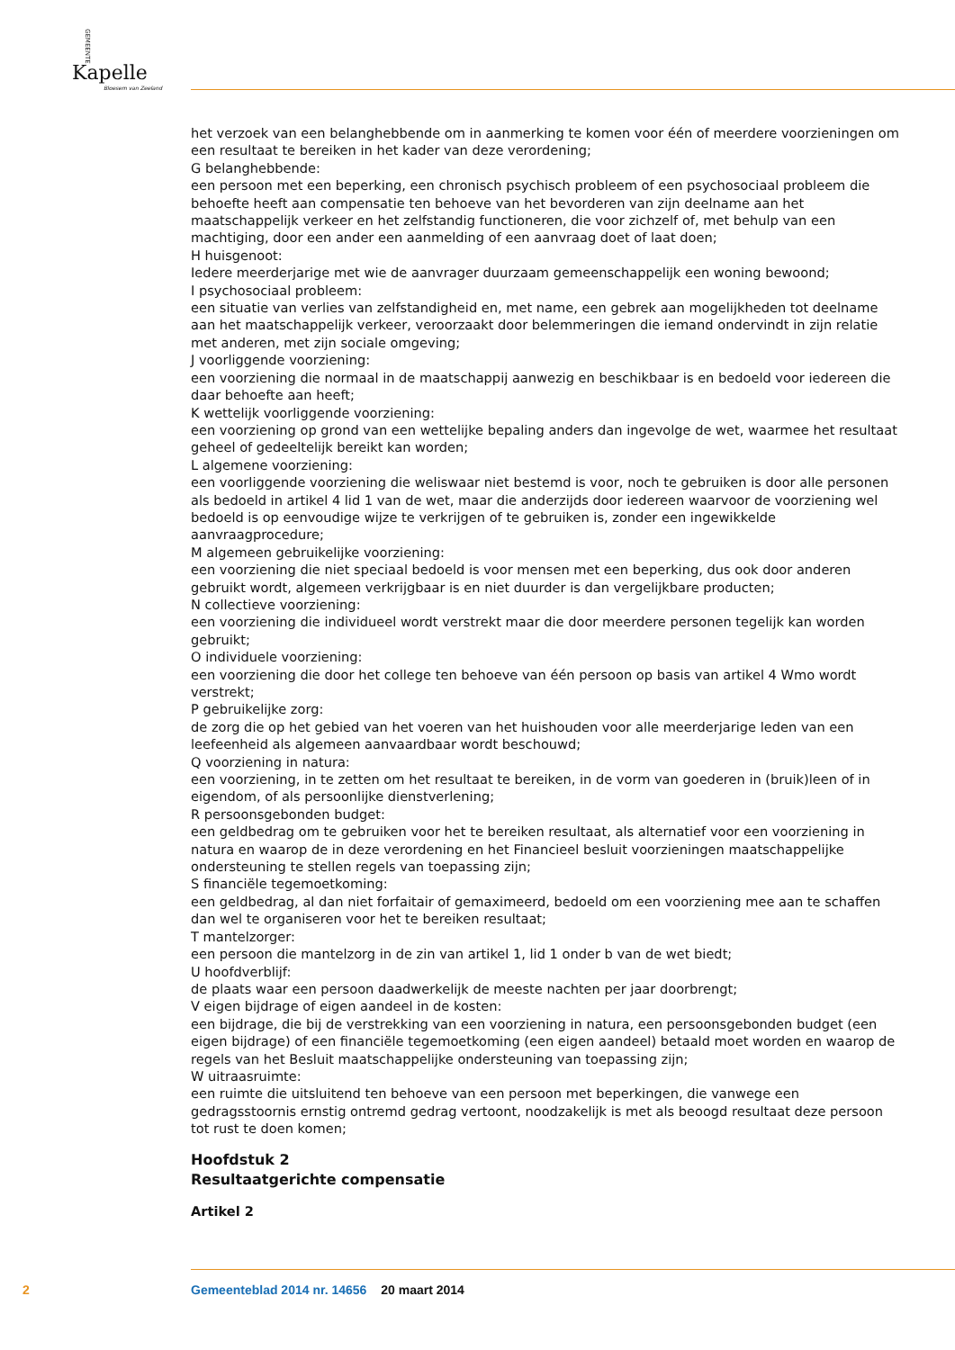GEMEENTE
Kapelle
Bloesem van Zeeland
het verzoek van een belanghebbende om in aanmerking te komen voor één of meerdere voorzieningen om een resultaat te bereiken in het kader van deze verordening;
G belanghebbende:
een persoon met een beperking, een chronisch psychisch probleem of een psychosociaal probleem die behoefte heeft aan compensatie ten behoeve van het bevorderen van zijn deelname aan het maatschappelijk verkeer en het zelfstandig functioneren, die voor zichzelf of, met behulp van een machtiging, door een ander een aanmelding of een aanvraag doet of laat doen;
H huisgenoot:
Iedere meerderjarige met wie de aanvrager duurzaam gemeenschappelijk een woning bewoond;
I psychosociaal probleem:
een situatie van verlies van zelfstandigheid en, met name, een gebrek aan mogelijkheden tot deelname aan het maatschappelijk verkeer, veroorzaakt door belemmeringen die iemand ondervindt in zijn relatie met anderen, met zijn sociale omgeving;
J voorliggende voorziening:
een voorziening die normaal in de maatschappij aanwezig en beschikbaar is en bedoeld voor iedereen die daar behoefte aan heeft;
K wettelijk voorliggende voorziening:
een voorziening op grond van een wettelijke bepaling anders dan ingevolge de wet, waarmee het resultaat geheel of gedeeltelijk bereikt kan worden;
L algemene voorziening:
een voorliggende voorziening die weliswaar niet bestemd is voor, noch te gebruiken is door alle personen als bedoeld in artikel 4 lid 1 van de wet, maar die anderzijds door iedereen waarvoor de voorziening wel bedoeld is op eenvoudige wijze te verkrijgen of te gebruiken is, zonder een ingewikkelde aanvraagprocedure;
M algemeen gebruikelijke voorziening:
een voorziening die niet speciaal bedoeld is voor mensen met een beperking, dus ook door anderen gebruikt wordt, algemeen verkrijgbaar is en niet duurder is dan vergelijkbare producten;
N collectieve voorziening:
een voorziening die individueel wordt verstrekt maar die door meerdere personen tegelijk kan worden gebruikt;
O individuele voorziening:
een voorziening die door het college ten behoeve van één persoon op basis van artikel 4 Wmo wordt verstrekt;
P gebruikelijke zorg:
de zorg die op het gebied van het voeren van het huishouden voor alle meerderjarige leden van een leefeenheid als algemeen aanvaardbaar wordt beschouwd;
Q voorziening in natura:
een voorziening, in te zetten om het resultaat te bereiken, in de vorm van goederen in (bruik)leen of in eigendom, of als persoonlijke dienstverlening;
R persoonsgebonden budget:
een geldbedrag om te gebruiken voor het te bereiken resultaat, als alternatief voor een voorziening in natura en waarop de in deze verordening en het Financieel besluit voorzieningen maatschappelijke ondersteuning te stellen regels van toepassing zijn;
S financiële tegemoetkoming:
een geldbedrag, al dan niet forfaitair of gemaximeerd, bedoeld om een voorziening mee aan te schaffen dan wel te organiseren voor het te bereiken resultaat;
T mantelzorger:
een persoon die mantelzorg in de zin van artikel 1, lid 1 onder b van de wet biedt;
U hoofdverblijf:
de plaats waar een persoon daadwerkelijk de meeste nachten per jaar doorbrengt;
V eigen bijdrage of eigen aandeel in de kosten:
een bijdrage, die bij de verstrekking van een voorziening in natura, een persoonsgebonden budget (een eigen bijdrage) of een financiële tegemoetkoming (een eigen aandeel) betaald moet worden en waarop de regels van het Besluit maatschappelijke ondersteuning van toepassing zijn;
W uitraasruimte:
een ruimte die uitsluitend ten behoeve van een persoon met beperkingen, die vanwege een gedragsstoornis ernstig ontremd gedrag vertoont, noodzakelijk is met als beoogd resultaat deze persoon tot rust te doen komen;
Hoofdstuk 2
Resultaatgerichte compensatie
Artikel 2
2 Gemeenteblad 2014 nr. 14656 20 maart 2014